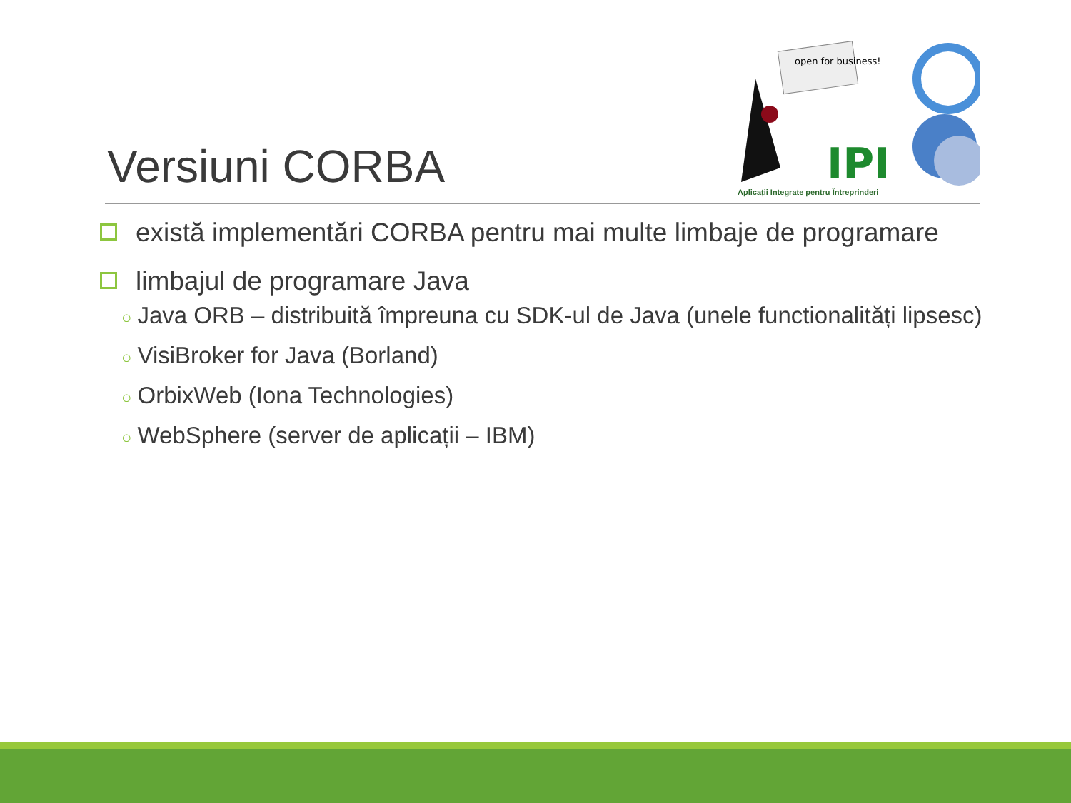Versiuni CORBA
open for business!
IPI
Aplicații Integrate pentru Întreprinderi
există implementări CORBA pentru mai multe limbaje de programare
limbajul de programare Java
○ Java ORB – distribuită împreuna cu SDK-ul de Java (unele functionalități lipsesc)
○ VisiBroker for Java (Borland)
○ OrbixWeb (Iona Technologies)
○ WebSphere (server de aplicații – IBM)